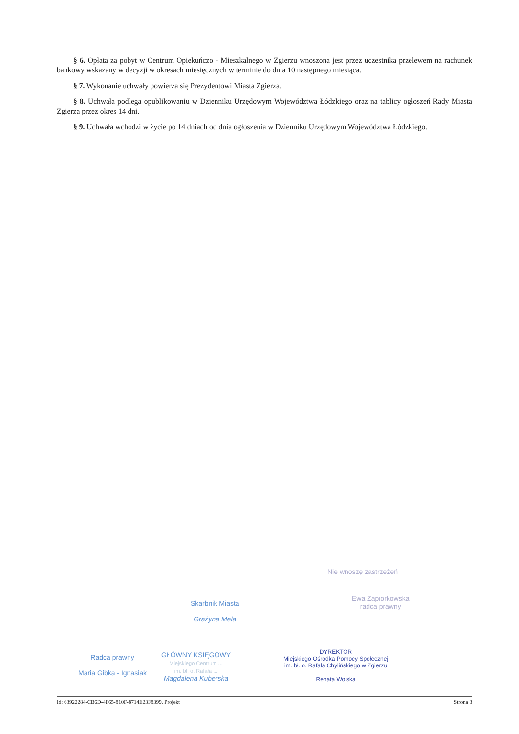§ 6. Opłata za pobyt w Centrum Opiekuńczo - Mieszkalnego w Zgierzu wnoszona jest przez uczestnika przelewem na rachunek bankowy wskazany w decyzji w okresach miesięcznych w terminie do dnia 10 następnego miesiąca.
§ 7. Wykonanie uchwały powierza się Prezydentowi Miasta Zgierza.
§ 8. Uchwała podlega opublikowaniu w Dzienniku Urzędowym Województwa Łódzkiego oraz na tablicy ogłoszeń Rady Miasta Zgierza przez okres 14 dni.
§ 9. Uchwała wchodzi w życie po 14 dniach od dnia ogłoszenia w Dzienniku Urzędowym Województwa Łódzkiego.
Nie wnoszę zastrzeżeń
Ewa Zapiorkowska
radca prawny
Skarbnik Miasta
Grażyna Mela
Radca prawny
Maria Gibka - Ignasiak
GŁÓWNY KSIĘGOWY
Miejskiego Centrum ...
im. bł. o. Rafała ...
Magdalena Kuberska
DYREKTOR
Miejskiego Ośrodka Pomocy Społecznej
im. bł. o. Rafała Chylińskiego w Zgierzu
Renata Wolska
Id: 63922284-CB6D-4F65-810F-8714E23F8399. Projekt Strona 3